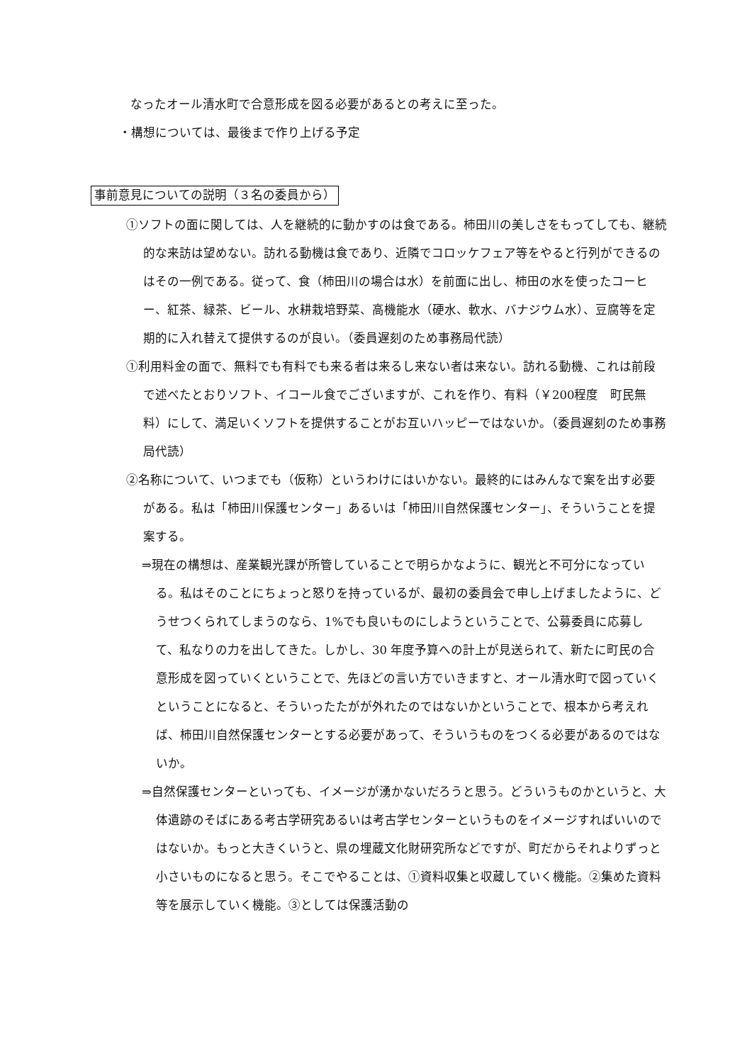なったオール清水町で合意形成を図る必要があるとの考えに至った。
・構想については、最後まで作り上げる予定
事前意見についての説明（３名の委員から）
①ソフトの面に関しては、人を継続的に動かすのは食である。柿田川の美しさをもってしても、継続的な来訪は望めない。訪れる動機は食であり、近隣でコロッケフェア等をやると行列ができるのはその一例である。従って、食（柿田川の場合は水）を前面に出し、柿田の水を使ったコーヒー、紅茶、緑茶、ビール、水耕栽培野菜、高機能水（硬水、軟水、バナジウム水）、豆腐等を定期的に入れ替えて提供するのが良い。（委員遅刻のため事務局代読）
①利用料金の面で、無料でも有料でも来る者は来るし来ない者は来ない。訪れる動機、これは前段で述べたとおりソフト、イコール食でございますが、これを作り、有料（￥200程度　町民無料）にして、満足いくソフトを提供することがお互いハッピーではないか。（委員遅刻のため事務局代読）
②名称について、いつまでも（仮称）というわけにはいかない。最終的にはみんなで案を出す必要がある。私は「柿田川保護センター」あるいは「柿田川自然保護センター」、そういうことを提案する。
⇒現在の構想は、産業観光課が所管していることで明らかなように、観光と不可分になっている。私はそのことにちょっと怒りを持っているが、最初の委員会で申し上げましたように、どうせつくられてしまうのなら、1%でも良いものにしようということで、公募委員に応募して、私なりの力を出してきた。しかし、30 年度予算への計上が見送られて、新たに町民の合意形成を図っていくということで、先ほどの言い方でいきますと、オール清水町で図っていくということになると、そういったたがが外れたのではないかということで、根本から考えれば、柿田川自然保護センターとする必要があって、そういうものをつくる必要があるのではないか。
⇒自然保護センターといっても、イメージが湧かないだろうと思う。どういうものかというと、大体遺跡のそばにある考古学研究あるいは考古学センターというものをイメージすればいいのではないか。もっと大きくいうと、県の埋蔵文化財研究所などですが、町だからそれよりずっと小さいものになると思う。そこでやることは、①資料収集と収蔵していく機能。②集めた資料等を展示していく機能。③としては保護活動の